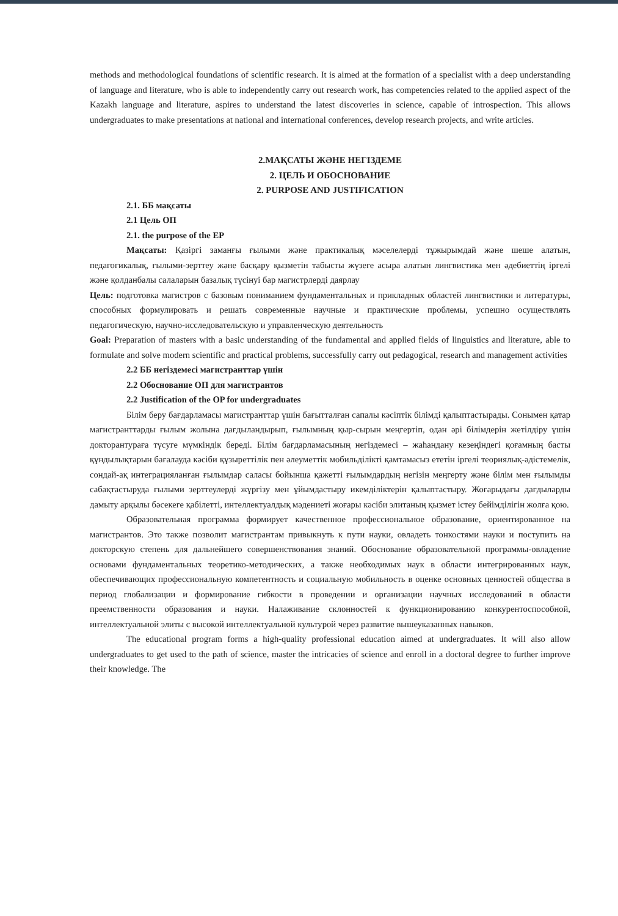methods and methodological foundations of scientific research. It is aimed at the formation of a specialist with a deep understanding of language and literature, who is able to independently carry out research work, has competencies related to the applied aspect of the Kazakh language and literature, aspires to understand the latest discoveries in science, capable of introspection. This allows undergraduates to make presentations at national and international conferences, develop research projects, and write articles.
2.МАҚСАТЫ ЖӘНЕ НЕГІЗДЕМЕ
2. ЦЕЛЬ И ОБОСНОВАНИЕ
2. PURPOSE AND JUSTIFICATION
2.1. ББ мақсаты
2.1 Цель ОП
2.1. the purpose of the EP
Мақсаты: Қазіргі заманғы ғылыми және практикалық мәселелерді тұжырымдай және шеше алатын, педагогикалық, ғылыми-зерттеу және басқару қызметін табысты жүзеге асыра алатын лингвистика мен әдебиеттің іргелі және қолданбалы салаларын базалық түсінуі бар магистрлерді даярлау
Цель: подготовка магистров с базовым пониманием фундаментальных и прикладных областей лингвистики и литературы, способных формулировать и решать современные научные и практические проблемы, успешно осуществлять педагогическую, научно-исследовательскую и управленческую деятельность
Goal: Preparation of masters with a basic understanding of the fundamental and applied fields of linguistics and literature, able to formulate and solve modern scientific and practical problems, successfully carry out pedagogical, research and management activities
2.2 ББ негіздемесі магистранттар үшін
2.2 Обоснование ОП для магистрантов
2.2 Justification of the OP for undergraduates
Білім беру бағдарламасы магистранттар үшін бағытталған сапалы кәсіптік білімді қалыптастырады. Сонымен қатар магистранттарды ғылым жолына дағдыландырып, ғылымның қыр-сырын меңгертіп, одан әрі білімдерін жетілдіру үшін докторантураға түсуге мүмкіндік береді. Білім бағдарламасының негіздемесі – жаһандану кезеңіндегі қоғамның басты құндылықтарын бағалауда кәсіби құзыреттілік пен әлеуметтік мобильділікті қамтамасыз ететін іргелі теориялық-әдістемелік, сондай-ақ интеграцияланған ғылымдар саласы бойынша қажетті ғылымдардың негізін меңгерту және білім мен ғылымды сабақтастыруда ғылыми зерттеулерді жүргізу мен ұйымдастыру икемділіктерін қалыптастыру. Жоғарыдағы дағдыларды дамыту арқылы бәсекеге қабілетті, интеллектуалдық мәдениеті жоғары кәсіби элитаның қызмет істеу бейімділігін жолға қою.
Образовательная программа формирует качественное профессиональное образование, ориентированное на магистрантов. Это также позволит магистрантам привыкнуть к пути науки, овладеть тонкостями науки и поступить на докторскую степень для дальнейшего совершенствования знаний. Обоснование образовательной программы-овладение основами фундаментальных теоретико-методических, а также необходимых наук в области интегрированных наук, обеспечивающих профессиональную компетентность и социальную мобильность в оценке основных ценностей общества в период глобализации и формирование гибкости в проведении и организации научных исследований в области преемственности образования и науки. Налаживание склонностей к функционированию конкурентоспособной, интеллектуальной элиты с высокой интеллектуальной культурой через развитие вышеуказанных навыков.
The educational program forms a high-quality professional education aimed at undergraduates. It will also allow undergraduates to get used to the path of science, master the intricacies of science and enroll in a doctoral degree to further improve their knowledge. The